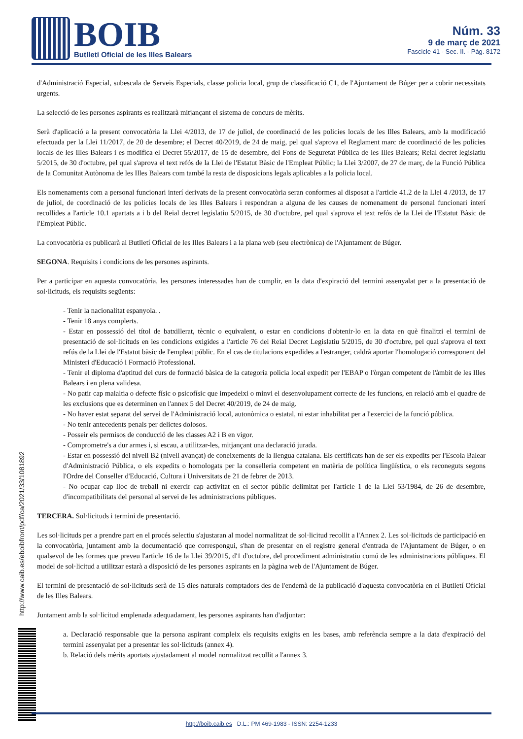BOIB
Butlletí Oficial de les Illes Balears
Núm. 33
9 de març de 2021
Fascicle 41 - Sec. II. - Pàg. 8172
d'Administració Especial, subescala de Serveis Especials, classe policia local, grup de classificació C1, de l'Ajuntament de Búger per a cobrir necessitats urgents.
La selecció de les persones aspirants es realitzarà mitjançant el sistema de concurs de mèrits.
Serà d'aplicació a la present convocatòria la Llei 4/2013, de 17 de juliol, de coordinació de les policies locals de les Illes Balears, amb la modificació efectuada per la Llei 11/2017, de 20 de desembre; el Decret 40/2019, de 24 de maig, pel qual s'aprova el Reglament marc de coordinació de les policies locals de les Illes Balears i es modifica el Decret 55/2017, de 15 de desembre, del Fons de Seguretat Pública de les Illes Balears; Reial decret legislatiu 5/2015, de 30 d'octubre, pel qual s'aprova el text refós de la Llei de l'Estatut Bàsic de l'Empleat Públic; la Llei 3/2007, de 27 de març, de la Funció Pública de la Comunitat Autònoma de les Illes Balears com també la resta de disposicions legals aplicables a la policia local.
Els nomenaments com a personal funcionari interí derivats de la present convocatòria seran conformes al disposat a l'article 41.2 de la Llei 4 /2013, de 17 de juliol, de coordinació de les policies locals de les Illes Balears i respondran a alguna de les causes de nomenament de personal funcionari interí recollides a l'article 10.1 apartats a i b del Reial decret legislatiu 5/2015, de 30 d'octubre, pel qual s'aprova el text refós de la Llei de l'Estatut Bàsic de l'Empleat Públic.
La convocatòria es publicarà al Butlletí Oficial de les Illes Balears i a la plana web (seu electrònica) de l'Ajuntament de Búger.
SEGONA. Requisits i condicions de les persones aspirants.
Per a participar en aquesta convocatòria, les persones interessades han de complir, en la data d'expiració del termini assenyalat per a la presentació de sol·licituds, els requisits següents:
- Tenir la nacionalitat espanyola. .
- Tenir 18 anys complerts.
- Estar en possessió del títol de batxillerat, tècnic o equivalent, o estar en condicions d'obtenir-lo en la data en què finalitzi el termini de presentació de sol·licituds en les condicions exigides a l'article 76 del Reial Decret Legislatiu 5/2015, de 30 d'octubre, pel qual s'aprova el text refús de la Llei de l'Estatut bàsic de l'empleat públic. En el cas de titulacions expedides a l'estranger, caldrà aportar l'homologació corresponent del Ministeri d'Educació i Formació Professional.
- Tenir el diploma d'aptitud del curs de formació bàsica de la categoria policia local expedit per l'EBAP o l'òrgan competent de l'àmbit de les Illes Balears i en plena validesa.
- No patir cap malaltia o defecte físic o psicofísic que impedeixi o minvi el desenvolupament correcte de les funcions, en relació amb el quadre de les exclusions que es determinen en l'annex 5 del Decret 40/2019, de 24 de maig.
- No haver estat separat del servei de l'Administració local, autonòmica o estatal, ni estar inhabilitat per a l'exercici de la funció pública.
- No tenir antecedents penals per delictes dolosos.
- Posseir els permisos de conducció de les classes A2 i B en vigor.
- Comprometre's a dur armes i, si escau, a utilitzar-les, mitjançant una declaració jurada.
- Estar en possessió del nivell B2 (nivell avançat) de coneixements de la llengua catalana. Els certificats han de ser els expedits per l'Escola Balear d'Administració Pública, o els expedits o homologats per la conselleria competent en matèria de política lingüística, o els reconeguts segons l'Ordre del Conseller d'Educació, Cultura i Universitats de 21 de febrer de 2013.
- No ocupar cap lloc de treball ni exercir cap activitat en el sector públic delimitat per l'article 1 de la Llei 53/1984, de 26 de desembre, d'incompatibilitats del personal al servei de les administracions públiques.
TERCERA. Sol·licituds i termini de presentació.
Les sol·licituds per a prendre part en el procés selectiu s'ajustaran al model normalitzat de sol·licitud recollit a l'Annex 2. Les sol·licituds de participació en la convocatòria, juntament amb la documentació que correspongui, s'han de presentar en el registre general d'entrada de l'Ajuntament de Búger, o en qualsevol de les formes que preveu l'article 16 de la Llei 39/2015, d'1 d'octubre, del procediment administratiu comú de les administracions públiques. El model de sol·licitud a utilitzar estarà a disposició de les persones aspirants en la pàgina web de l'Ajuntament de Búger.
El termini de presentació de sol·licituds serà de 15 dies naturals comptadors des de l'endemà de la publicació d'aquesta convocatòria en el Butlletí Oficial de les Illes Balears.
Juntament amb la sol·licitud emplenada adequadament, les persones aspirants han d'adjuntar:
a. Declaració responsable que la persona aspirant compleix els requisits exigits en les bases, amb referència sempre a la data d'expiració del termini assenyalat per a presentar les sol·licituds (annex 4).
b. Relació dels mèrits aportats ajustadament al model normalitzat recollit a l'annex 3.
http://www.caib.es/eboibfront/pdf/ca/2021/33/1081892
http://boib.caib.es D.L.: PM 469-1983 - ISSN: 2254-1233